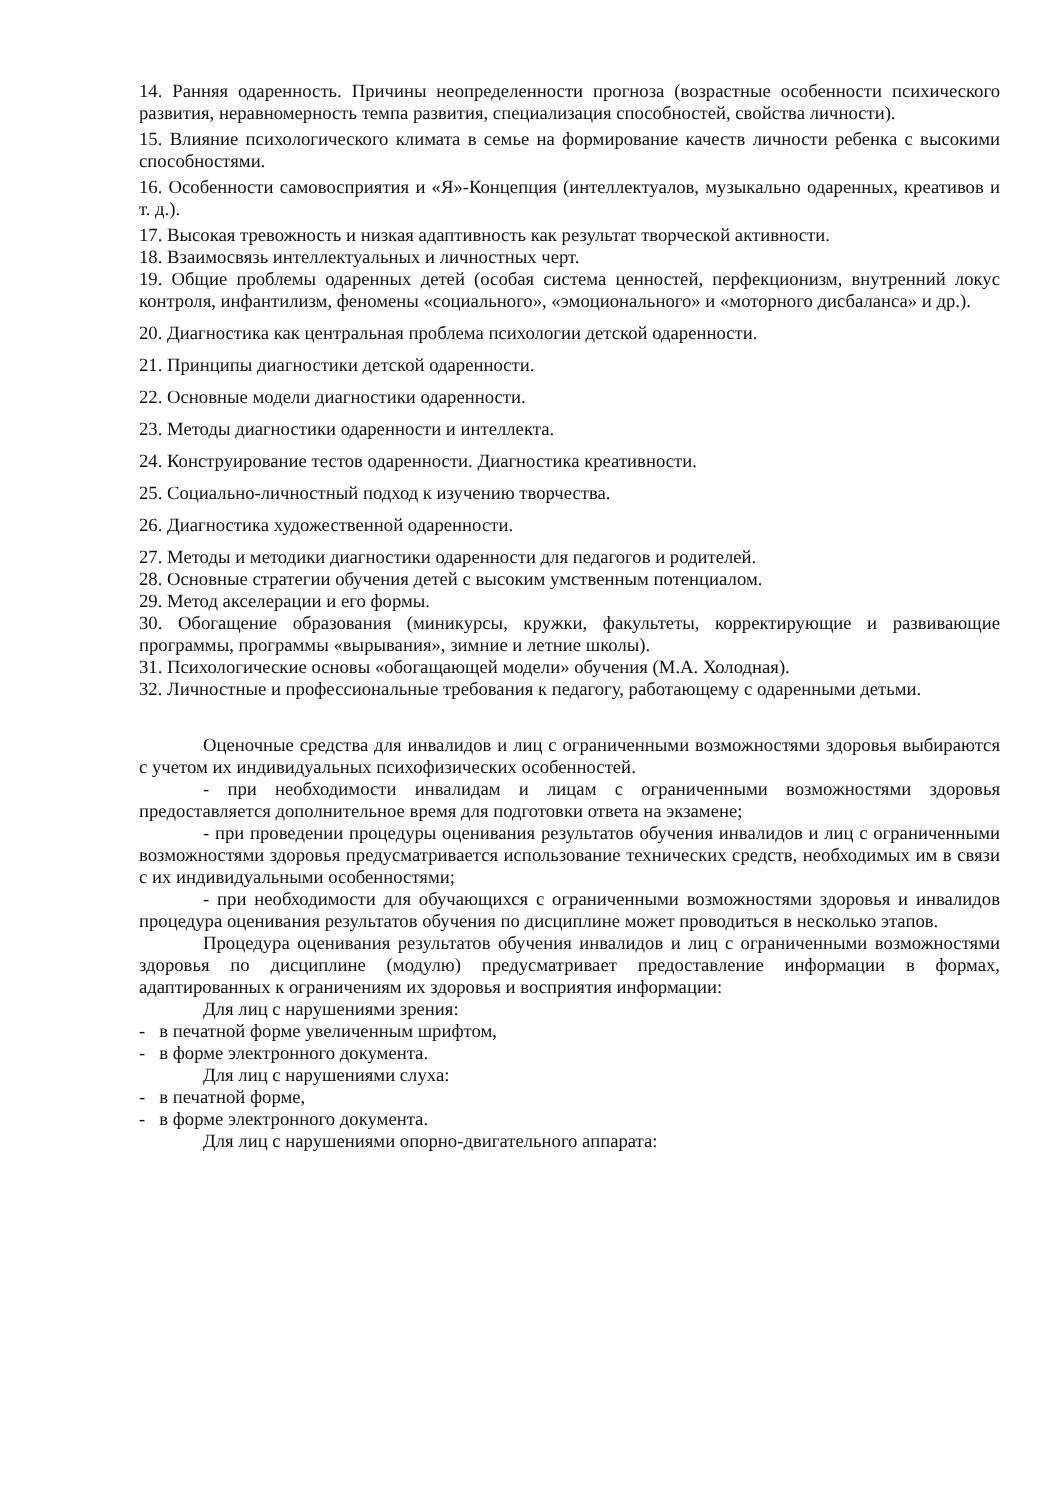14. Ранняя одаренность. Причины неопределенности прогноза (возрастные особенности психического развития, неравномерность темпа развития, специализация способностей, свойства личности).
15. Влияние психологического климата в семье на формирование качеств личности ребенка с высокими способностями.
16. Особенности самовосприятия и «Я»-Концепция (интеллектуалов, музыкально одаренных, креативов и т. д.).
17. Высокая тревожность и низкая адаптивность как результат творческой активности.
18. Взаимосвязь интеллектуальных и личностных черт.
19. Общие проблемы одаренных детей (особая система ценностей, перфекционизм, внутренний локус контроля, инфантилизм, феномены «социального», «эмоционального» и «моторного дисбаланса» и др.).
20. Диагностика как центральная проблема психологии детской одаренности.
21. Принципы диагностики детской одаренности.
22. Основные модели диагностики одаренности.
23. Методы диагностики одаренности и интеллекта.
24. Конструирование тестов одаренности. Диагностика креативности.
25. Социально-личностный подход к изучению творчества.
26. Диагностика художественной одаренности.
27. Методы и методики диагностики одаренности для педагогов и родителей.
28. Основные стратегии обучения детей с высоким умственным потенциалом.
29. Метод акселерации и его формы.
30. Обогащение образования (миникурсы, кружки, факультеты, корректирующие и развивающие программы, программы «вырывания», зимние и летние школы).
31. Психологические основы «обогащающей модели» обучения (М.А. Холодная).
32. Личностные и профессиональные требования к педагогу, работающему с одаренными детьми.
Оценочные средства для инвалидов и лиц с ограниченными возможностями здоровья выбираются с учетом их индивидуальных психофизических особенностей.
- при необходимости инвалидам и лицам с ограниченными возможностями здоровья предоставляется дополнительное время для подготовки ответа на экзамене;
- при проведении процедуры оценивания результатов обучения инвалидов и лиц с ограниченными возможностями здоровья предусматривается использование технических средств, необходимых им в связи с их индивидуальными особенностями;
- при необходимости для обучающихся с ограниченными возможностями здоровья и инвалидов процедура оценивания результатов обучения по дисциплине может проводиться в несколько этапов.
Процедура оценивания результатов обучения инвалидов и лиц с ограниченными возможностями здоровья по дисциплине (модулю) предусматривает предоставление информации в формах, адаптированных к ограничениям их здоровья и восприятия информации:
Для лиц с нарушениями зрения:
- в печатной форме увеличенным шрифтом,
- в форме электронного документа.
Для лиц с нарушениями слуха:
- в печатной форме,
- в форме электронного документа.
Для лиц с нарушениями опорно-двигательного аппарата: